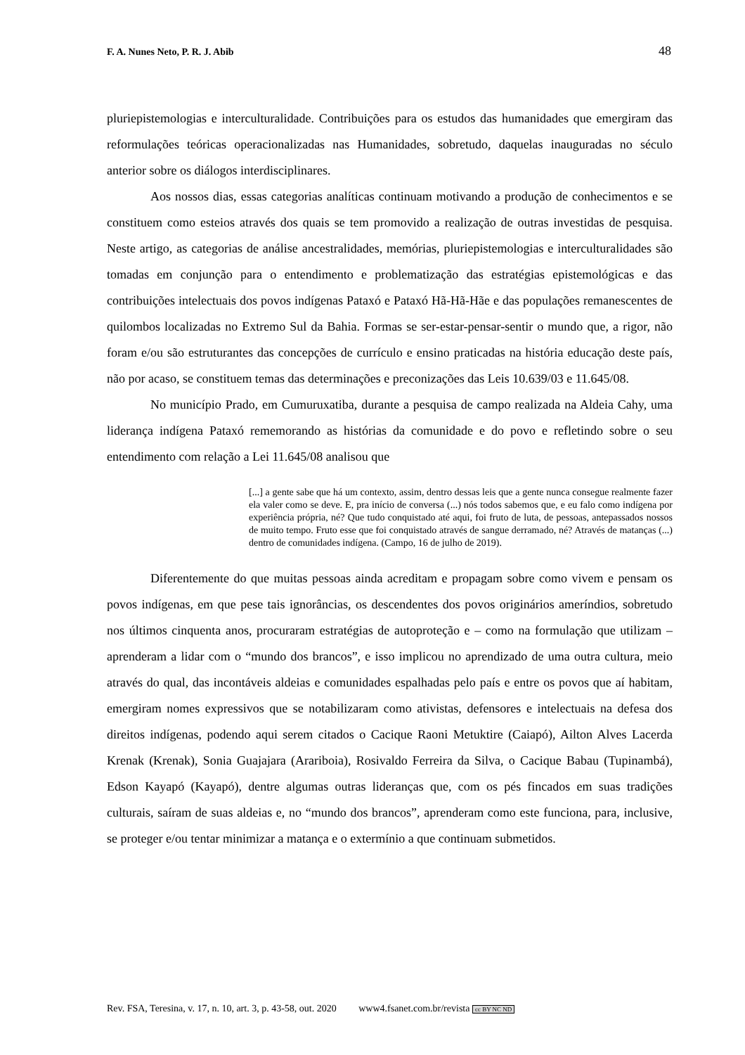F. A. Nunes Neto, P. R. J. Abib 48
pluriepistemologias e interculturalidade. Contribuições para os estudos das humanidades que emergiram das reformulações teóricas operacionalizadas nas Humanidades, sobretudo, daquelas inauguradas no século anterior sobre os diálogos interdisciplinares.
Aos nossos dias, essas categorias analíticas continuam motivando a produção de conhecimentos e se constituem como esteios através dos quais se tem promovido a realização de outras investidas de pesquisa. Neste artigo, as categorias de análise ancestralidades, memórias, pluriepistemologias e interculturalidades são tomadas em conjunção para o entendimento e problematização das estratégias epistemológicas e das contribuições intelectuais dos povos indígenas Pataxó e Pataxó Hã-Hã-Hãe e das populações remanescentes de quilombos localizadas no Extremo Sul da Bahia. Formas se ser-estar-pensar-sentir o mundo que, a rigor, não foram e/ou são estruturantes das concepções de currículo e ensino praticadas na história educação deste país, não por acaso, se constituem temas das determinações e preconizações das Leis 10.639/03 e 11.645/08.
No município Prado, em Cumuruxatiba, durante a pesquisa de campo realizada na Aldeia Cahy, uma liderança indígena Pataxó rememorando as histórias da comunidade e do povo e refletindo sobre o seu entendimento com relação a Lei 11.645/08 analisou que
[...] a gente sabe que há um contexto, assim, dentro dessas leis que a gente nunca consegue realmente fazer ela valer como se deve. E, pra início de conversa (...) nós todos sabemos que, e eu falo como indígena por experiência própria, né? Que tudo conquistado até aqui, foi fruto de luta, de pessoas, antepassados nossos de muito tempo. Fruto esse que foi conquistado através de sangue derramado, né? Através de matanças (...) dentro de comunidades indígena. (Campo, 16 de julho de 2019).
Diferentemente do que muitas pessoas ainda acreditam e propagam sobre como vivem e pensam os povos indígenas, em que pese tais ignorâncias, os descendentes dos povos originários ameríndios, sobretudo nos últimos cinquenta anos, procuraram estratégias de autoproteção e – como na formulação que utilizam – aprenderam a lidar com o “mundo dos brancos”, e isso implicou no aprendizado de uma outra cultura, meio através do qual, das incontáveis aldeias e comunidades espalhadas pelo país e entre os povos que aí habitam, emergiram nomes expressivos que se notabilizaram como ativistas, defensores e intelectuais na defesa dos direitos indígenas, podendo aqui serem citados o Cacique Raoni Metuktire (Caiapó), Ailton Alves Lacerda Krenak (Krenak), Sonia Guajajara (Arariboia), Rosivaldo Ferreira da Silva, o Cacique Babau (Tupinambá), Edson Kayapó (Kayapó), dentre algumas outras lideranças que, com os pés fincados em suas tradições culturais, saíram de suas aldeias e, no “mundo dos brancos”, aprenderam como este funciona, para, inclusive, se proteger e/ou tentar minimizar a matança e o extermínio a que continuam submetidos.
Rev. FSA, Teresina, v. 17, n. 10, art. 3, p. 43-58, out. 2020 www4.fsanet.com.br/revista cc BY NC ND